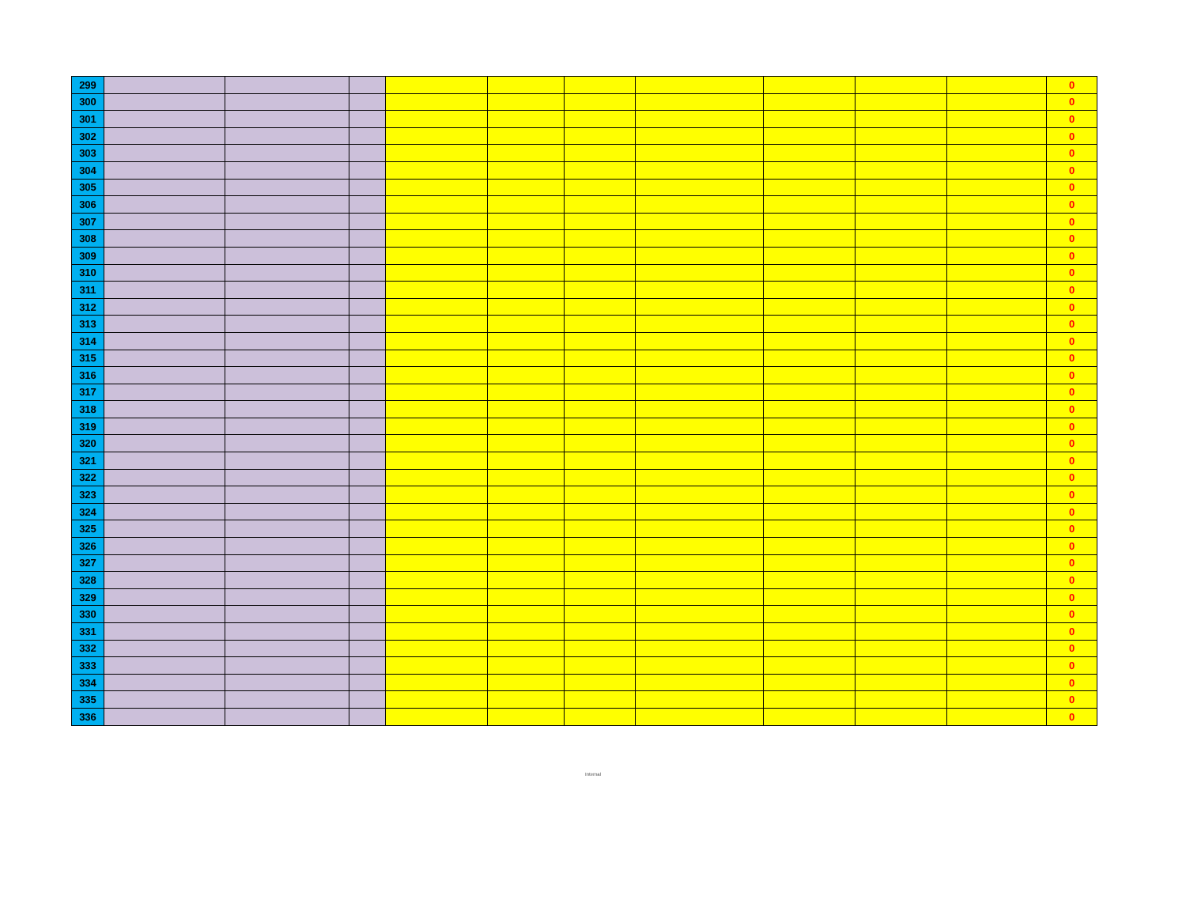| 299 | | | | | | | | | | | 0 |
| 300 | | | | | | | | | | | 0 |
| 301 | | | | | | | | | | | 0 |
| 302 | | | | | | | | | | | 0 |
| 303 | | | | | | | | | | | 0 |
| 304 | | | | | | | | | | | 0 |
| 305 | | | | | | | | | | | 0 |
| 306 | | | | | | | | | | | 0 |
| 307 | | | | | | | | | | | 0 |
| 308 | | | | | | | | | | | 0 |
| 309 | | | | | | | | | | | 0 |
| 310 | | | | | | | | | | | 0 |
| 311 | | | | | | | | | | | 0 |
| 312 | | | | | | | | | | | 0 |
| 313 | | | | | | | | | | | 0 |
| 314 | | | | | | | | | | | 0 |
| 315 | | | | | | | | | | | 0 |
| 316 | | | | | | | | | | | 0 |
| 317 | | | | | | | | | | | 0 |
| 318 | | | | | | | | | | | 0 |
| 319 | | | | | | | | | | | 0 |
| 320 | | | | | | | | | | | 0 |
| 321 | | | | | | | | | | | 0 |
| 322 | | | | | | | | | | | 0 |
| 323 | | | | | | | | | | | 0 |
| 324 | | | | | | | | | | | 0 |
| 325 | | | | | | | | | | | 0 |
| 326 | | | | | | | | | | | 0 |
| 327 | | | | | | | | | | | 0 |
| 328 | | | | | | | | | | | 0 |
| 329 | | | | | | | | | | | 0 |
| 330 | | | | | | | | | | | 0 |
| 331 | | | | | | | | | | | 0 |
| 332 | | | | | | | | | | | 0 |
| 333 | | | | | | | | | | | 0 |
| 334 | | | | | | | | | | | 0 |
| 335 | | | | | | | | | | | 0 |
| 336 | | | | | | | | | | | 0 |
Internal